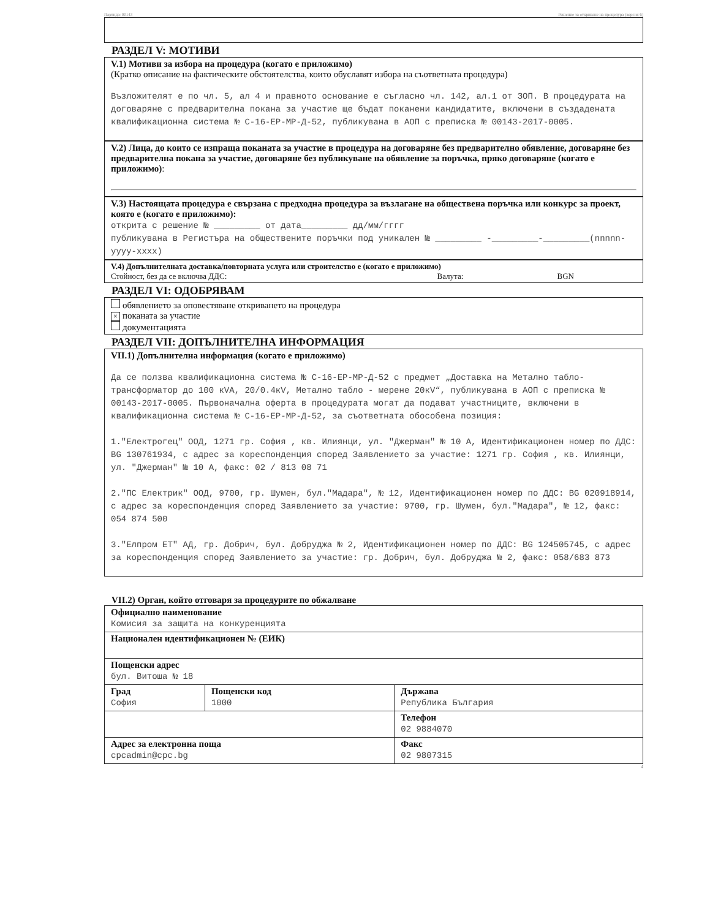Партида: 00143 Решение за откриване на процедура (версия 6)
РАЗДЕЛ V: МОТИВИ
V.1) Мотиви за избора на процедура (когато е приложимо)
(Кратко описание на фактическите обстоятелства, които обуславят избора на съответната процедура)
Възложителят е по чл. 5, ал 4 и правното основание е съгласно чл. 142, ал.1 от ЗОП. В процедурата на договаряне с предварителна покана за участие ще бъдат поканени кандидатите, включени в създадената квалификационна система № С-16-ЕР-МР-Д-52, публикувана в АОП с преписка № 00143-2017-0005.
V.2) Лица, до които се изпраща поканата за участие в процедура на договаряне без предварително обявление, договаряне без предварителна покана за участие, договаряне без публикуване на обявление за поръчка, пряко договаряне (когато е приложимо):
V.3) Настоящата процедура е свързана с предходна процедура за възлагане на обществена поръчка или конкурс за проект, която е (когато е приложимо):
открита с решение № _________ от дата_________ дд/мм/гггг
публикувана в Регистъра на обществените поръчки под уникален № _________ -_________-_________(nnnnn-yyyy-xxxx)
V.4) Допълнителната доставка/повторната услуга или строителство е (когато е приложимо)
Стойност, без да се включва ДДС: Валута: BGN
РАЗДЕЛ VI: ОДОБРЯВАМ
обявлението за оповестяване откриването на процедура
× поканата за участие
документацията
РАЗДЕЛ VII: ДОПЪЛНИТЕЛНА ИНФОРМАЦИЯ
VII.1) Допълнителна информация (когато е приложимо)
Да се ползва квалификационна система № С-16-ЕР-МР-Д-52 с предмет „Доставка на Метално табло-трансформатор до 100 кVA, 20/0.4кV, Метално табло - мерене 20кV“, публикувана в АОП с преписка № 00143-2017-0005. Първоначална оферта в процедурата могат да подават участниците, включени в квалификационна система № С-16-ЕР-МР-Д-52, за съответната обособена позиция:
1."Електрогец" ООД, 1271 гр. София , кв. Илиянци, ул. "Джерман" № 10 А, Идентификационен номер по ДДС: BG 130761934, с адрес за кореспонденция според Заявлението за участие: 1271 гр. София , кв. Илиянци, ул. "Джерман" № 10 А, факс: 02 / 813 08 71
2."ПС Електрик" ООД, 9700, гр. Шумен, бул."Мадара", № 12, Идентификационен номер по ДДС: BG 020918914, с адрес за кореспонденция според Заявлението за участие: 9700, гр. Шумен, бул."Мадара", № 12, факс: 054 874 500
3."Елпром ЕТ" АД, гр. Добрич, бул. Добруджа № 2, Идентификационен номер по ДДС: BG 124505745, с адрес за кореспонденция според Заявлението за участие: гр. Добрич, бул. Добруджа № 2, факс: 058/683 873
VII.2) Орган, който отговаря за процедурите по обжалване
| Официално наименование Комисия за защита на конкуренцията | | |
| Национален идентификационен № (ЕИК) | | |
| Пощенски адрес бул. Витоша № 18 | | |
| Град София | Пощенски код 1000 | Държава Република България |
| | | Телефон 02 9884070 |
| Адрес за електронна поща cpcadmin@cpc.bg | | Факс 02 9807315 |
4